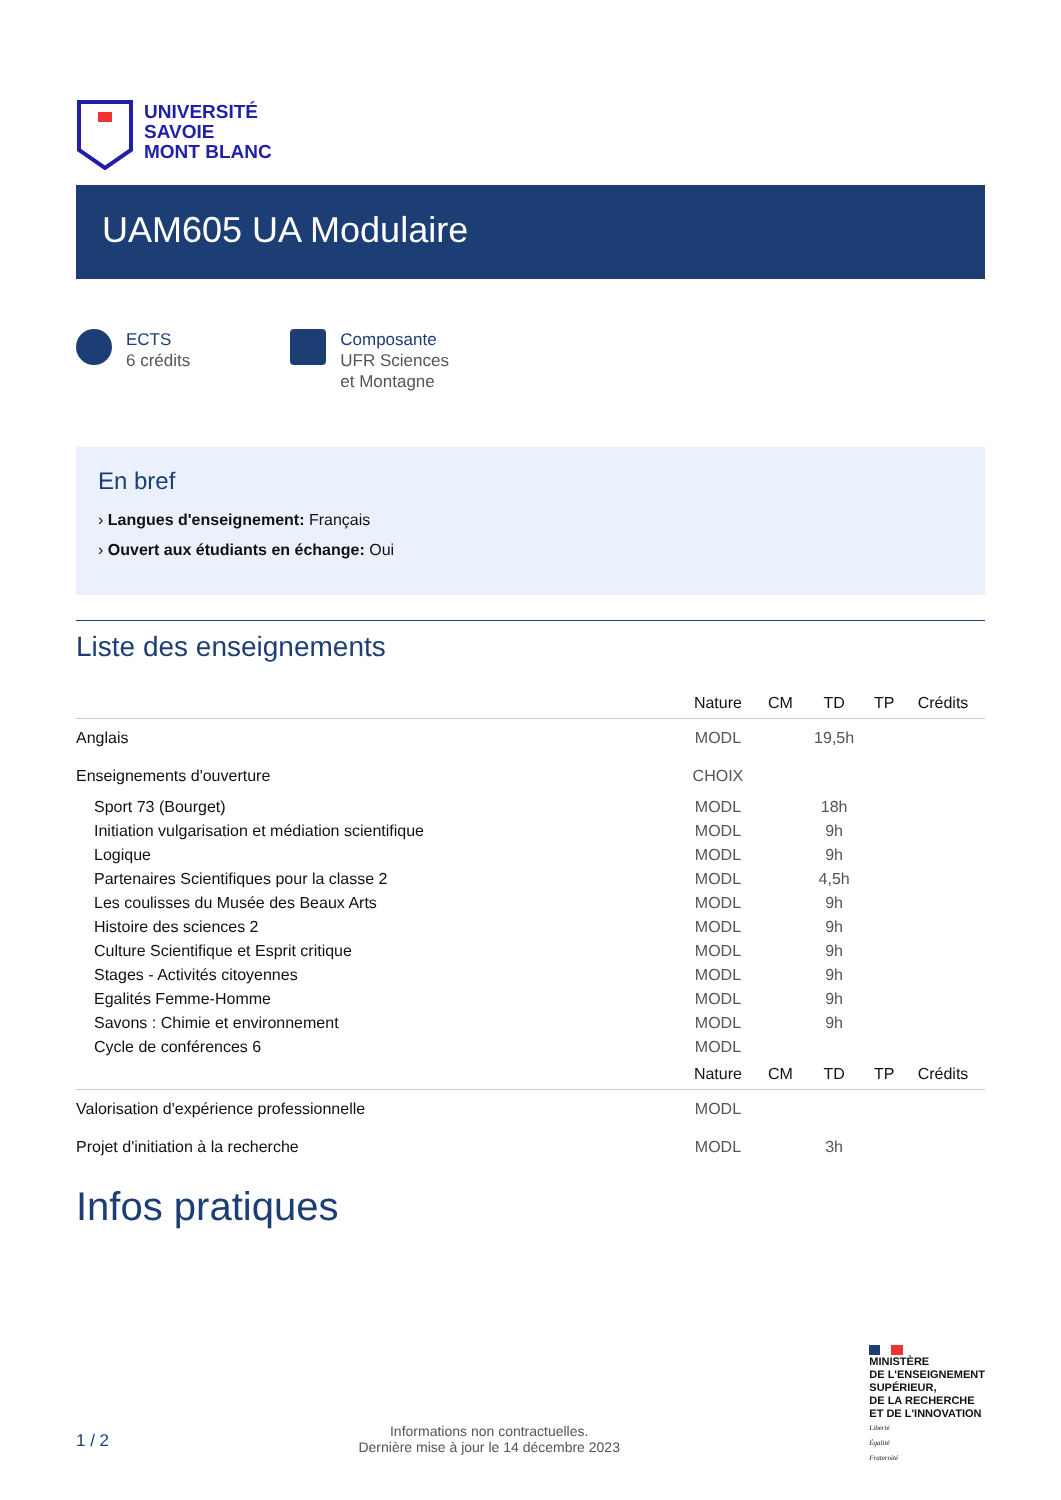UNIVERSITÉ
SAVOIE
MONT BLANC
UAM605 UA Modulaire
ECTS
6 crédits
Composante
UFR Sciences
et Montagne
En bref
› Langues d'enseignement: Français
› Ouvert aux étudiants en échange: Oui
Liste des enseignements
| | Nature | CM | TD | TP | Crédits |
| --- | --- | --- | --- | --- | --- |
| Anglais | MODL | | 19,5h | | |
| Enseignements d'ouverture | CHOIX | | | | |
| Sport 73 (Bourget) | MODL | | 18h | | |
| Initiation vulgarisation et médiation scientifique | MODL | | 9h | | |
| Logique | MODL | | 9h | | |
| Partenaires Scientifiques pour la classe 2 | MODL | | 4,5h | | |
| Les coulisses du Musée des Beaux Arts | MODL | | 9h | | |
| Histoire des sciences 2 | MODL | | 9h | | |
| Culture Scientifique et Esprit critique | MODL | | 9h | | |
| Stages - Activités citoyennes | MODL | | 9h | | |
| Egalités Femme-Homme | MODL | | 9h | | |
| Savons : Chimie et environnement | MODL | | 9h | | |
| Cycle de conférences 6 | MODL | | | | |
| | Nature | CM | TD | TP | Crédits |
| Valorisation d'expérience professionnelle | MODL | | | | |
| Projet d'initiation à la recherche | MODL | | 3h | | |
Infos pratiques
1 / 2
Informations non contractuelles.
Dernière mise à jour le 14 décembre 2023
MINISTÈRE
DE L'ENSEIGNEMENT
SUPÉRIEUR,
DE LA RECHERCHE
ET DE L'INNOVATION
Liberté
Égalité
Fraternité